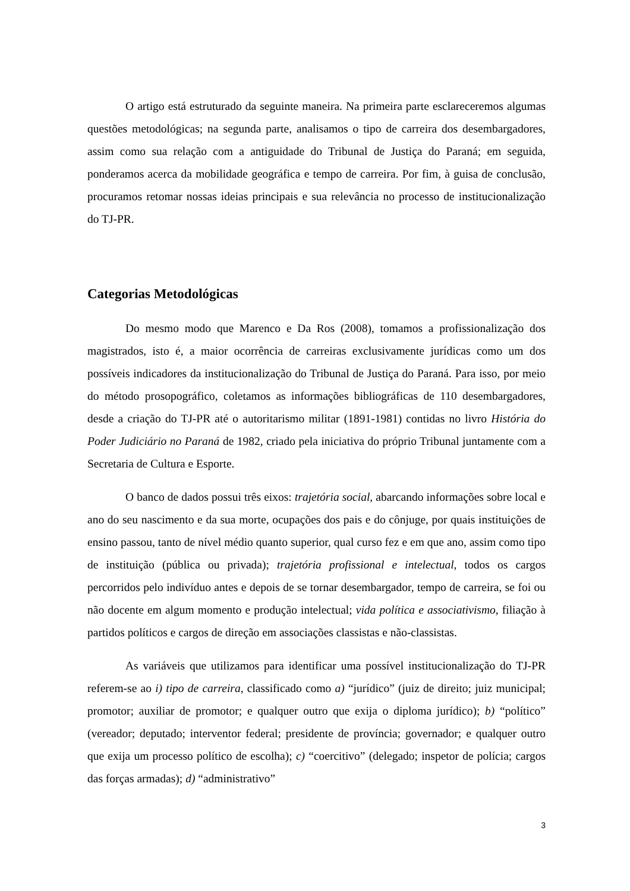O artigo está estruturado da seguinte maneira. Na primeira parte esclareceremos algumas questões metodológicas; na segunda parte, analisamos o tipo de carreira dos desembargadores, assim como sua relação com a antiguidade do Tribunal de Justiça do Paraná; em seguida, ponderamos acerca da mobilidade geográfica e tempo de carreira. Por fim, à guisa de conclusão, procuramos retomar nossas ideias principais e sua relevância no processo de institucionalização do TJ-PR.
Categorias Metodológicas
Do mesmo modo que Marenco e Da Ros (2008), tomamos a profissionalização dos magistrados, isto é, a maior ocorrência de carreiras exclusivamente jurídicas como um dos possíveis indicadores da institucionalização do Tribunal de Justiça do Paraná. Para isso, por meio do método prosopográfico, coletamos as informações bibliográficas de 110 desembargadores, desde a criação do TJ-PR até o autoritarismo militar (1891-1981) contidas no livro História do Poder Judiciário no Paraná de 1982, criado pela iniciativa do próprio Tribunal juntamente com a Secretaria de Cultura e Esporte.
O banco de dados possui três eixos: trajetória social, abarcando informações sobre local e ano do seu nascimento e da sua morte, ocupações dos pais e do cônjuge, por quais instituições de ensino passou, tanto de nível médio quanto superior, qual curso fez e em que ano, assim como tipo de instituição (pública ou privada); trajetória profissional e intelectual, todos os cargos percorridos pelo indivíduo antes e depois de se tornar desembargador, tempo de carreira, se foi ou não docente em algum momento e produção intelectual; vida política e associativismo, filiação à partidos políticos e cargos de direção em associações classistas e não-classistas.
As variáveis que utilizamos para identificar uma possível institucionalização do TJ-PR referem-se ao i) tipo de carreira, classificado como a) “jurídico” (juiz de direito; juiz municipal; promotor; auxiliar de promotor; e qualquer outro que exija o diploma jurídico); b) “político” (vereador; deputado; interventor federal; presidente de província; governador; e qualquer outro que exija um processo político de escolha); c) “coercitivo” (delegado; inspetor de polícia; cargos das forças armadas); d) “administrativo”
3